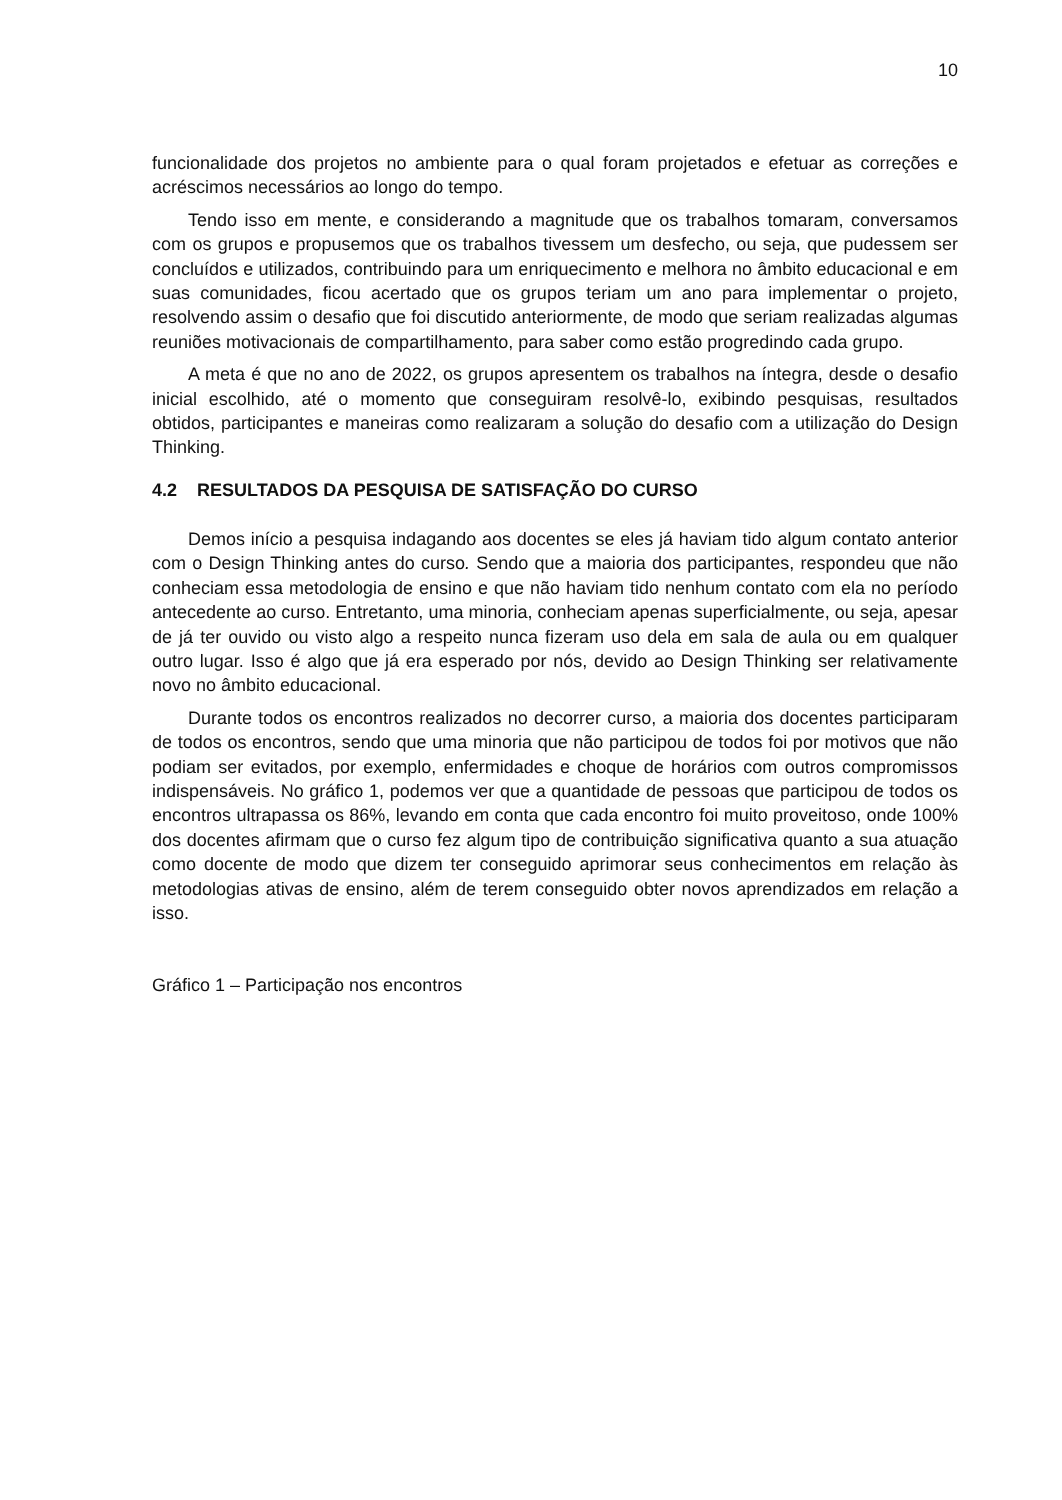10
funcionalidade dos projetos no ambiente para o qual foram projetados e efetuar as correções e acréscimos necessários ao longo do tempo.
Tendo isso em mente, e considerando a magnitude que os trabalhos tomaram, conversamos com os grupos e propusemos que os trabalhos tivessem um desfecho, ou seja, que pudessem ser concluídos e utilizados, contribuindo para um enriquecimento e melhora no âmbito educacional e em suas comunidades, ficou acertado que os grupos teriam um ano para implementar o projeto, resolvendo assim o desafio que foi discutido anteriormente, de modo que seriam realizadas algumas reuniões motivacionais de compartilhamento, para saber como estão progredindo cada grupo.
A meta é que no ano de 2022, os grupos apresentem os trabalhos na íntegra, desde o desafio inicial escolhido, até o momento que conseguiram resolvê-lo, exibindo pesquisas, resultados obtidos, participantes e maneiras como realizaram a solução do desafio com a utilização do Design Thinking.
4.2 RESULTADOS DA PESQUISA DE SATISFAÇÃO DO CURSO
Demos início a pesquisa indagando aos docentes se eles já haviam tido algum contato anterior com o Design Thinking antes do curso. Sendo que a maioria dos participantes, respondeu que não conheciam essa metodologia de ensino e que não haviam tido nenhum contato com ela no período antecedente ao curso. Entretanto, uma minoria, conheciam apenas superficialmente, ou seja, apesar de já ter ouvido ou visto algo a respeito nunca fizeram uso dela em sala de aula ou em qualquer outro lugar. Isso é algo que já era esperado por nós, devido ao Design Thinking ser relativamente novo no âmbito educacional.
Durante todos os encontros realizados no decorrer curso, a maioria dos docentes participaram de todos os encontros, sendo que uma minoria que não participou de todos foi por motivos que não podiam ser evitados, por exemplo, enfermidades e choque de horários com outros compromissos indispensáveis. No gráfico 1, podemos ver que a quantidade de pessoas que participou de todos os encontros ultrapassa os 86%, levando em conta que cada encontro foi muito proveitoso, onde 100% dos docentes afirmam que o curso fez algum tipo de contribuição significativa quanto a sua atuação como docente de modo que dizem ter conseguido aprimorar seus conhecimentos em relação às metodologias ativas de ensino, além de terem conseguido obter novos aprendizados em relação a isso.
Gráfico 1 – Participação nos encontros